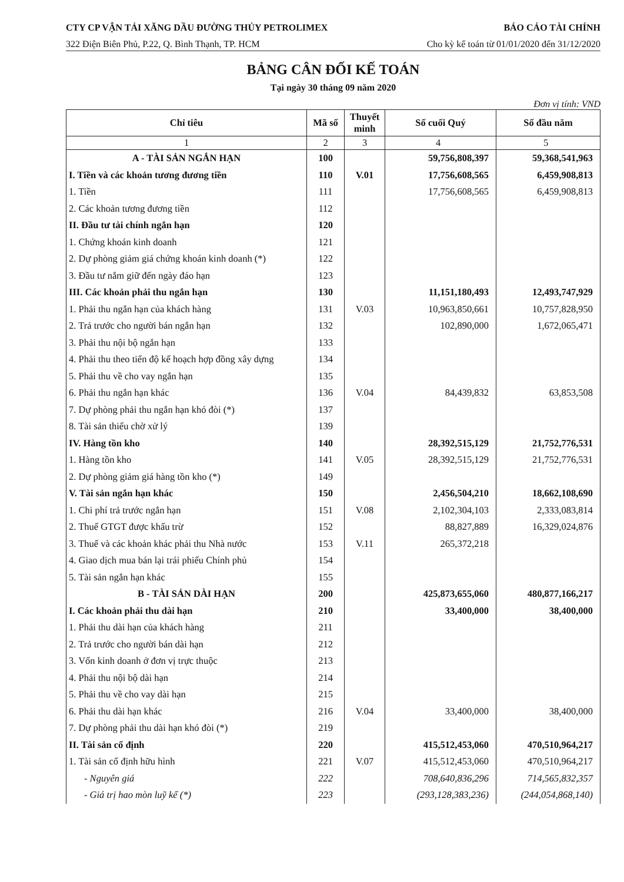CTY CP VẬN TẢI XĂNG DẦU ĐƯỜNG THỦY PETROLIMEX BÁO CÁO TÀI CHÍNH
322 Điện Biên Phủ, P.22, Q. Bình Thạnh, TP. HCM Cho kỳ kế toán từ 01/01/2020 đến 31/12/2020
BẢNG CÂN ĐỐI KẾ TOÁN
Tại ngày 30 tháng 09 năm 2020
Đơn vị tính: VND
| Chỉ tiêu | Mã số | Thuyết minh | Số cuối Quý | Số đầu năm |
| --- | --- | --- | --- | --- |
| 1 | 2 | 3 | 4 | 5 |
| A - TÀI SẢN NGẮN HẠN | 100 | | 59,756,808,397 | 59,368,541,963 |
| I. Tiền và các khoản tương đương tiền | 110 | V.01 | 17,756,608,565 | 6,459,908,813 |
| 1. Tiền | 111 | | 17,756,608,565 | 6,459,908,813 |
| 2. Các khoản tương đương tiền | 112 | | | |
| II. Đầu tư tài chính ngắn hạn | 120 | | | |
| 1. Chứng khoán kinh doanh | 121 | | | |
| 2. Dự phòng giảm giá chứng khoán kinh doanh (*) | 122 | | | |
| 3. Đầu tư nắm giữ đến ngày đáo hạn | 123 | | | |
| III. Các khoản phải thu ngắn hạn | 130 | | 11,151,180,493 | 12,493,747,929 |
| 1. Phải thu ngắn hạn của khách hàng | 131 | V.03 | 10,963,850,661 | 10,757,828,950 |
| 2. Trả trước cho người bán ngắn hạn | 132 | | 102,890,000 | 1,672,065,471 |
| 3. Phải thu nội bộ ngắn hạn | 133 | | | |
| 4. Phải thu theo tiến độ kế hoạch hợp đồng xây dựng | 134 | | | |
| 5. Phải thu về cho vay ngắn hạn | 135 | | | |
| 6. Phải thu ngắn hạn khác | 136 | V.04 | 84,439,832 | 63,853,508 |
| 7. Dự phòng phải thu ngắn hạn khó đòi (*) | 137 | | | |
| 8. Tài sản thiếu chờ xử lý | 139 | | | |
| IV. Hàng tồn kho | 140 | | 28,392,515,129 | 21,752,776,531 |
| 1. Hàng tồn kho | 141 | V.05 | 28,392,515,129 | 21,752,776,531 |
| 2. Dự phòng giảm giá hàng tồn kho (*) | 149 | | | |
| V. Tài sản ngắn hạn khác | 150 | | 2,456,504,210 | 18,662,108,690 |
| 1. Chi phí trả trước ngắn hạn | 151 | V.08 | 2,102,304,103 | 2,333,083,814 |
| 2. Thuế GTGT được khấu trừ | 152 | | 88,827,889 | 16,329,024,876 |
| 3. Thuế và các khoản khác phải thu Nhà nước | 153 | V.11 | 265,372,218 | |
| 4. Giao dịch mua bán lại trái phiếu Chính phủ | 154 | | | |
| 5. Tài sản ngắn hạn khác | 155 | | | |
| B - TÀI SẢN DÀI HẠN | 200 | | 425,873,655,060 | 480,877,166,217 |
| I. Các khoản phải thu dài hạn | 210 | | 33,400,000 | 38,400,000 |
| 1. Phải thu dài hạn của khách hàng | 211 | | | |
| 2. Trả trước cho người bán dài hạn | 212 | | | |
| 3. Vốn kinh doanh ở đơn vị trực thuộc | 213 | | | |
| 4. Phải thu nội bộ dài hạn | 214 | | | |
| 5. Phải thu về cho vay dài hạn | 215 | | | |
| 6. Phải thu dài hạn khác | 216 | V.04 | 33,400,000 | 38,400,000 |
| 7. Dự phòng phải thu dài hạn khó đòi (*) | 219 | | | |
| II. Tài sản cố định | 220 | | 415,512,453,060 | 470,510,964,217 |
| 1. Tài sản cố định hữu hình | 221 | V.07 | 415,512,453,060 | 470,510,964,217 |
| - Nguyên giá | 222 | | 708,640,836,296 | 714,565,832,357 |
| - Giá trị hao mòn luỹ kế (*) | 223 | | (293,128,383,236) | (244,054,868,140) |